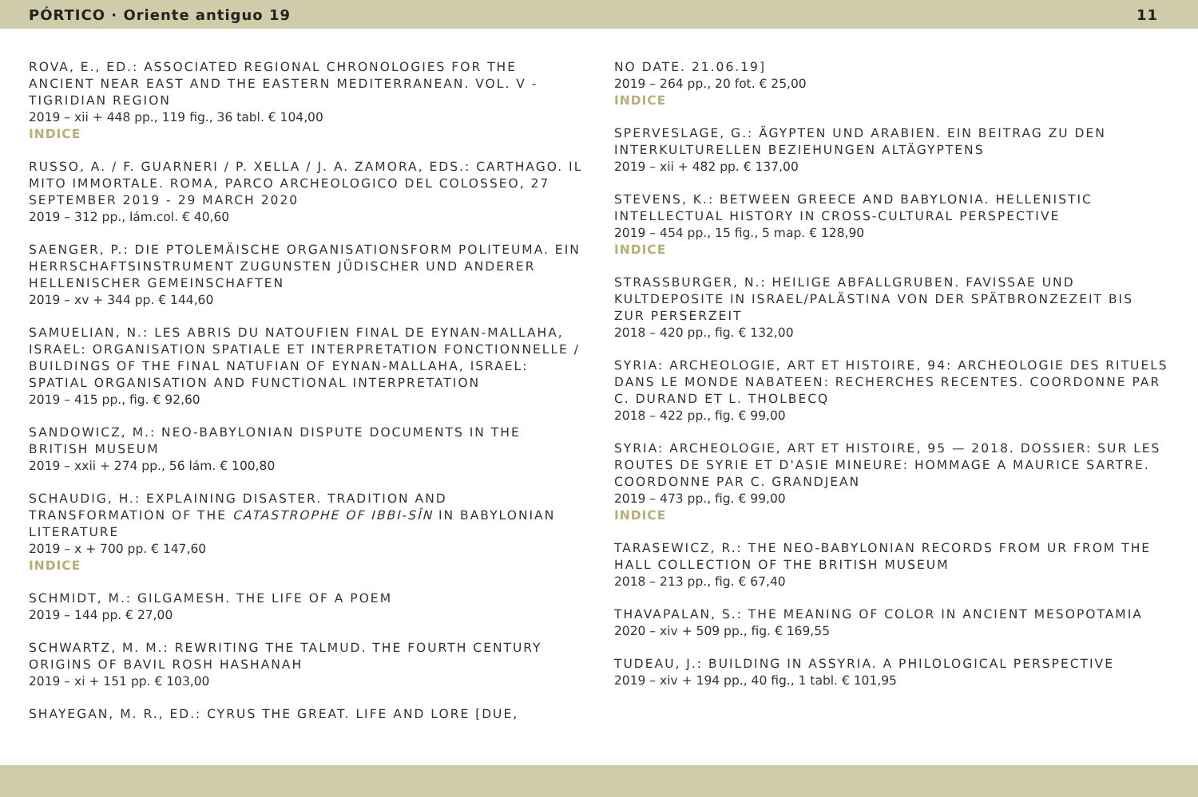PÓRTICO · Oriente antiguo 19 11
ROVA, E., ED.: ASSOCIATED REGIONAL CHRONOLOGIES FOR THE ANCIENT NEAR EAST AND THE EASTERN MEDITERRANEAN. VOL. V - TIGRIDIAN REGION
2019 – xii + 448 pp., 119 fig., 36 tabl. € 104,00
INDICE
RUSSO, A. / F. GUARNERI / P. XELLA / J. A. ZAMORA, EDS.: CARTHAGO. IL MITO IMMORTALE. ROMA, PARCO ARCHEOLOGICO DEL COLOSSEO, 27 SEPTEMBER 2019 - 29 MARCH 2020
2019 – 312 pp., lám.col. € 40,60
SAENGER, P.: DIE PTOLEMÄISCHE ORGANISATIONSFORM POLITEUMA. EIN HERRSCHAFTSINSTRUMENT ZUGUNSTEN JÜDISCHER UND ANDERER HELLENISCHER GEMEINSCHAFTEN
2019 – xv + 344 pp. € 144,60
SAMUELIAN, N.: LES ABRIS DU NATOUFIEN FINAL DE EYNAN-MALLAHA, ISRAEL: ORGANISATION SPATIALE ET INTERPRETATION FONCTIONNELLE / BUILDINGS OF THE FINAL NATUFIAN OF EYNAN-MALLAHA, ISRAEL: SPATIAL ORGANISATION AND FUNCTIONAL INTERPRETATION
2019 – 415 pp., fig. € 92,60
SANDOWICZ, M.: NEO-BABYLONIAN DISPUTE DOCUMENTS IN THE BRITISH MUSEUM
2019 – xxii + 274 pp., 56 lám. € 100,80
SCHAUDIG, H.: EXPLAINING DISASTER. TRADITION AND TRANSFORMATION OF THE CATASTROPHE OF IBBI-SÎN IN BABYLONIAN LITERATURE
2019 – x + 700 pp. € 147,60
INDICE
SCHMIDT, M.: GILGAMESH. THE LIFE OF A POEM
2019 – 144 pp. € 27,00
SCHWARTZ, M. M.: REWRITING THE TALMUD. THE FOURTH CENTURY ORIGINS OF BAVIL ROSH HASHANAH
2019 – xi + 151 pp. € 103,00
SHAYEGAN, M. R., ED.: CYRUS THE GREAT. LIFE AND LORE [DUE,
NO DATE. 21.06.19]
2019 – 264 pp., 20 fot. € 25,00
INDICE
SPERVESLAGE, G.: ÄGYPTEN UND ARABIEN. EIN BEITRAG ZU DEN INTERKULTURELLEN BEZIEHUNGEN ALTÄGYPTENS
2019 – xii + 482 pp. € 137,00
STEVENS, K.: BETWEEN GREECE AND BABYLONIA. HELLENISTIC INTELLECTUAL HISTORY IN CROSS-CULTURAL PERSPECTIVE
2019 – 454 pp., 15 fig., 5 map. € 128,90
INDICE
STRASSBURGER, N.: HEILIGE ABFALLGRUBEN. FAVISSAE UND KULTDEPOSITE IN ISRAEL/PALÄSTINA VON DER SPÄTBRONZEZEIT BIS ZUR PERSERZEIT
2018 – 420 pp., fig. € 132,00
SYRIA: ARCHEOLOGIE, ART ET HISTOIRE, 94: ARCHEOLOGIE DES RITUELS DANS LE MONDE NABATEEN: RECHERCHES RECENTES. COORDONNE PAR C. DURAND ET L. THOLBECQ
2018 – 422 pp., fig. € 99,00
SYRIA: ARCHEOLOGIE, ART ET HISTOIRE, 95 — 2018. DOSSIER: SUR LES ROUTES DE SYRIE ET D'ASIE MINEURE: HOMMAGE A MAURICE SARTRE. COORDONNE PAR C. GRANDJEAN
2019 – 473 pp., fig. € 99,00
INDICE
TARASEWICZ, R.: THE NEO-BABYLONIAN RECORDS FROM UR FROM THE HALL COLLECTION OF THE BRITISH MUSEUM
2018 – 213 pp., fig. € 67,40
THAVAPALAN, S.: THE MEANING OF COLOR IN ANCIENT MESOPOTAMIA
2020 – xiv + 509 pp., fig. € 169,55
TUDEAU, J.: BUILDING IN ASSYRIA. A PHILOLOGICAL PERSPECTIVE
2019 – xiv + 194 pp., 40 fig., 1 tabl. € 101,95